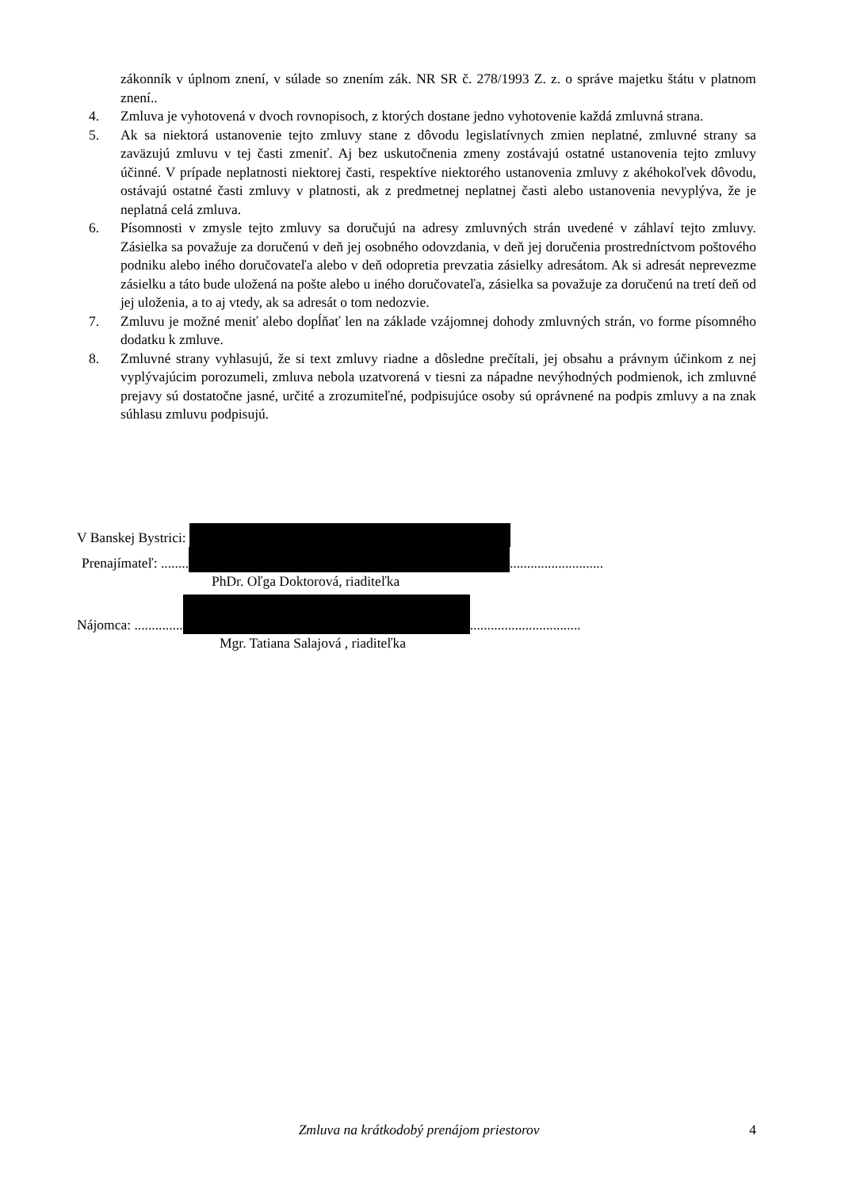zákonník v úplnom znení, v súlade so znením zák. NR SR č. 278/1993 Z. z. o správe majetku štátu v platnom znení..
4. Zmluva je vyhotovená v dvoch rovnopisoch, z ktorých dostane jedno vyhotovenie každá zmluvná strana.
5. Ak sa niektorá ustanovenie tejto zmluvy stane z dôvodu legislatívnych zmien neplatné, zmluvné strany sa zaväzujú zmluvu v tej časti zmeniť. Aj bez uskutočnenia zmeny zostávajú ostatné ustanovenia tejto zmluvy účinné. V prípade neplatnosti niektorej časti, respektíve niektorého ustanovenia zmluvy z akéhokoľvek dôvodu, ostávajú ostatné časti zmluvy v platnosti, ak z predmetnej neplatnej časti alebo ustanovenia nevyplýva, že je neplatná celá zmluva.
6. Písomnosti v zmysle tejto zmluvy sa doručujú na adresy zmluvných strán uvedené v záhlaví tejto zmluvy. Zásielka sa považuje za doručenú v deň jej osobného odovzdania, v deň jej doručenia prostredníctvom poštového podniku alebo iného doručovateľa alebo v deň odopretia prevzatia zásielky adresátom. Ak si adresát neprevezme zásielku a táto bude uložená na pošte alebo u iného doručovateľa, zásielka sa považuje za doručenú na tretí deň od jej uloženia, a to aj vtedy, ak sa adresát o tom nedozvie.
7. Zmluvu je možné meniť alebo dopĺňať len na základe vzájomnej dohody zmluvných strán, vo forme písomného dodatku k zmluve.
8. Zmluvné strany vyhlasujú, že si text zmluvy riadne a dôsledne prečítali, jej obsahu a právnym účinkom z nej vyplývajúcim porozumeli, zmluva nebola uzatvorená v tiesni za nápadne nevýhodných podmienok, ich zmluvné prejavy sú dostatočne jasné, určité a zrozumiteľné, podpisujúce osoby sú oprávnené na podpis zmluvy a na znak súhlasu zmluvu podpisujú.
V Banskej Bystrici:
Prenajímateľ: ........ ...........................
PhDr. Oľga Doktorová, riaditeľka
Nájomca: .............. ................................
Mgr. Tatiana Salajová , riaditeľka
Zmluva na krátkodobý prenájom priestorov
4